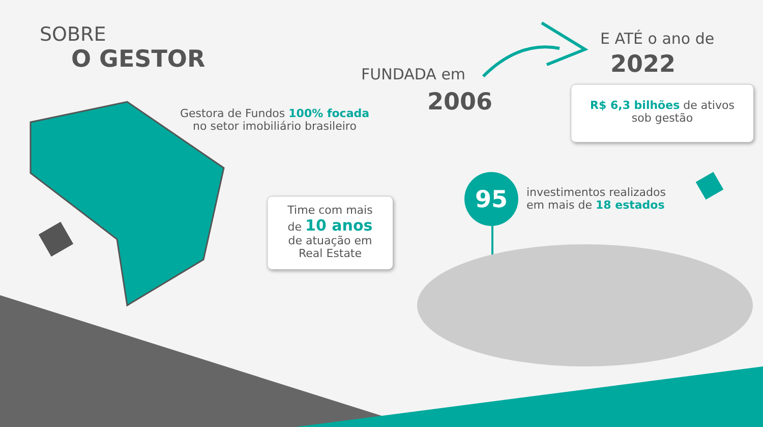SOBRE
O GESTOR
Gestora de Fundos 100% focada
no setor imobiliário brasileiro
FUNDADA em
2006
E ATÉ o ano de
2022
R$ 6,3 bilhões de ativos
sob gestão
Time com mais
de 10 anos
de atuação em
Real Estate
95
investimentos realizados
em mais de 18 estados